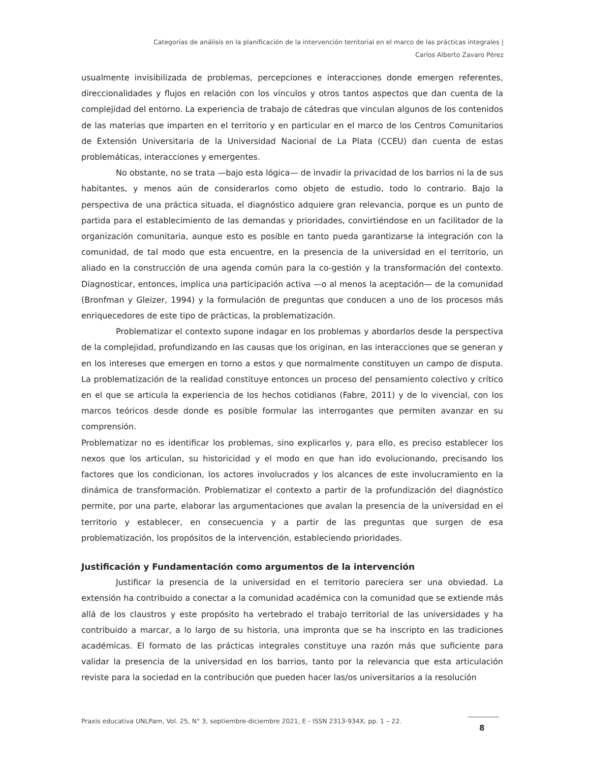Categorías de análisis en la planificación de la intervención territorial en el marco de las prácticas integrales |
Carlos Alberto Zavaro Pérez
usualmente invisibilizada de problemas, percepciones e interacciones donde emergen referentes, direccionalidades y flujos en relación con los vínculos y otros tantos aspectos que dan cuenta de la complejidad del entorno. La experiencia de trabajo de cátedras que vinculan algunos de los contenidos de las materias que imparten en el territorio y en particular en el marco de los Centros Comunitarios de Extensión Universitaria de la Universidad Nacional de La Plata (CCEU) dan cuenta de estas problemáticas, interacciones y emergentes.
No obstante, no se trata —bajo esta lógica— de invadir la privacidad de los barrios ni la de sus habitantes, y menos aún de considerarlos como objeto de estudio, todo lo contrario. Bajo la perspectiva de una práctica situada, el diagnóstico adquiere gran relevancia, porque es un punto de partida para el establecimiento de las demandas y prioridades, convirtiéndose en un facilitador de la organización comunitaria, aunque esto es posible en tanto pueda garantizarse la integración con la comunidad, de tal modo que esta encuentre, en la presencia de la universidad en el territorio, un aliado en la construcción de una agenda común para la co-gestión y la transformación del contexto. Diagnosticar, entonces, implica una participación activa —o al menos la aceptación— de la comunidad (Bronfman y Gleizer, 1994) y la formulación de preguntas que conducen a uno de los procesos más enriquecedores de este tipo de prácticas, la problematización.
Problematizar el contexto supone indagar en los problemas y abordarlos desde la perspectiva de la complejidad, profundizando en las causas que los originan, en las interacciones que se generan y en los intereses que emergen en torno a estos y que normalmente constituyen un campo de disputa. La problematización de la realidad constituye entonces un proceso del pensamiento colectivo y crítico en el que se articula la experiencia de los hechos cotidianos (Fabre, 2011) y de lo vivencial, con los marcos teóricos desde donde es posible formular las interrogantes que permiten avanzar en su comprensión.
Problematizar no es identificar los problemas, sino explicarlos y, para ello, es preciso establecer los nexos que los articulan, su historicidad y el modo en que han ido evolucionando, precisando los factores que los condicionan, los actores involucrados y los alcances de este involucramiento en la dinámica de transformación. Problematizar el contexto a partir de la profundización del diagnóstico permite, por una parte, elaborar las argumentaciones que avalan la presencia de la universidad en el territorio y establecer, en consecuencia y a partir de las preguntas que surgen de esa problematización, los propósitos de la intervención, estableciendo prioridades.
Justificación y Fundamentación como argumentos de la intervención
Justificar la presencia de la universidad en el territorio pareciera ser una obviedad. La extensión ha contribuido a conectar a la comunidad académica con la comunidad que se extiende más allá de los claustros y este propósito ha vertebrado el trabajo territorial de las universidades y ha contribuido a marcar, a lo largo de su historia, una impronta que se ha inscripto en las tradiciones académicas. El formato de las prácticas integrales constituye una razón más que suficiente para validar la presencia de la universidad en los barrios, tanto por la relevancia que esta articulación reviste para la sociedad en la contribución que pueden hacer las/os universitarios a la resolución
Praxis educativa UNLPam, Vol. 25, N° 3, septiembre-diciembre 2021, E - ISSN 2313-934X, pp. 1 – 22.
8